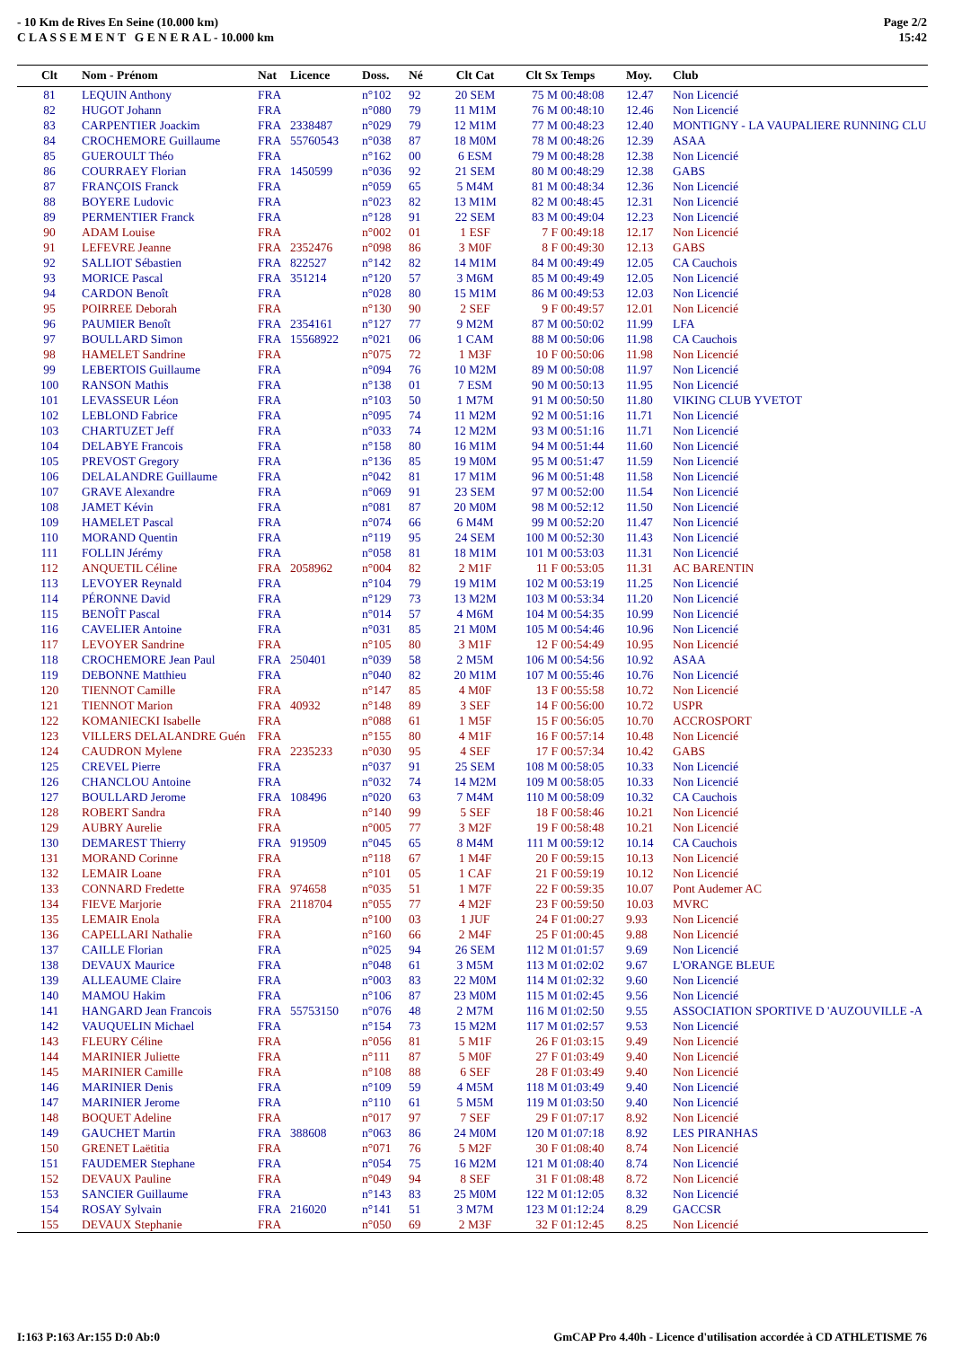- 10 Km de Rives En Seine (10.000 km)
C L A S S E M E N T G E N E R A L - 10.000 km
Page 2/2
15:42
| Clt | Nom - Prénom | Nat | Licence | Doss. | Né | Clt Cat | Clt Sx | Temps | Moy. | Club |
| --- | --- | --- | --- | --- | --- | --- | --- | --- | --- | --- |
| 81 | LEQUIN Anthony | FRA | | n°102 | 92 | 20 SEM | 75 M | 00:48:08 | 12.47 | Non Licencié |
| 82 | HUGOT Johann | FRA | | n°080 | 79 | 11 M1M | 76 M | 00:48:10 | 12.46 | Non Licencié |
| 83 | CARPENTIER Joackim | FRA | 2338487 | n°029 | 79 | 12 M1M | 77 M | 00:48:23 | 12.40 | MONTIGNY - LA VAUPALIERE RUNNING CLU |
| 84 | CROCHEMORE Guillaume | FRA | 55760543 | n°038 | 87 | 18 M0M | 78 M | 00:48:26 | 12.39 | ASAA |
| 85 | GUEROULT Théo | FRA | | n°162 | 00 | 6 ESM | 79 M | 00:48:28 | 12.38 | Non Licencié |
| 86 | COURRAEY Florian | FRA | 1450599 | n°036 | 92 | 21 SEM | 80 M | 00:48:29 | 12.38 | GABS |
| 87 | FRANÇOIS Franck | FRA | | n°059 | 65 | 5 M4M | 81 M | 00:48:34 | 12.36 | Non Licencié |
| 88 | BOYERE Ludovic | FRA | | n°023 | 82 | 13 M1M | 82 M | 00:48:45 | 12.31 | Non Licencié |
| 89 | PERMENTIER Franck | FRA | | n°128 | 91 | 22 SEM | 83 M | 00:49:04 | 12.23 | Non Licencié |
| 90 | ADAM Louise | FRA | | n°002 | 01 | 1 ESF | 7 F | 00:49:18 | 12.17 | Non Licencié |
| 91 | LEFEVRE Jeanne | FRA | 2352476 | n°098 | 86 | 3 M0F | 8 F | 00:49:30 | 12.13 | GABS |
| 92 | SALLIOT Sébastien | FRA | 822527 | n°142 | 82 | 14 M1M | 84 M | 00:49:49 | 12.05 | CA Cauchois |
| 93 | MORICE Pascal | FRA | 351214 | n°120 | 57 | 3 M6M | 85 M | 00:49:49 | 12.05 | Non Licencié |
| 94 | CARDON Benoît | FRA | | n°028 | 80 | 15 M1M | 86 M | 00:49:53 | 12.03 | Non Licencié |
| 95 | POIRREE Deborah | FRA | | n°130 | 90 | 2 SEF | 9 F | 00:49:57 | 12.01 | Non Licencié |
| 96 | PAUMIER Benoît | FRA | 2354161 | n°127 | 77 | 9 M2M | 87 M | 00:50:02 | 11.99 | LFA |
| 97 | BOULLARD Simon | FRA | 15568922 | n°021 | 06 | 1 CAM | 88 M | 00:50:06 | 11.98 | CA Cauchois |
| 98 | HAMELET Sandrine | FRA | | n°075 | 72 | 1 M3F | 10 F | 00:50:06 | 11.98 | Non Licencié |
| 99 | LEBERTOIS Guillaume | FRA | | n°094 | 76 | 10 M2M | 89 M | 00:50:08 | 11.97 | Non Licencié |
| 100 | RANSON Mathis | FRA | | n°138 | 01 | 7 ESM | 90 M | 00:50:13 | 11.95 | Non Licencié |
| 101 | LEVASSEUR Léon | FRA | | n°103 | 50 | 1 M7M | 91 M | 00:50:50 | 11.80 | VIKING CLUB YVETOT |
| 102 | LEBLOND Fabrice | FRA | | n°095 | 74 | 11 M2M | 92 M | 00:51:16 | 11.71 | Non Licencié |
| 103 | CHARTUZET Jeff | FRA | | n°033 | 74 | 12 M2M | 93 M | 00:51:16 | 11.71 | Non Licencié |
| 104 | DELABYE Francois | FRA | | n°158 | 80 | 16 M1M | 94 M | 00:51:44 | 11.60 | Non Licencié |
| 105 | PREVOST Gregory | FRA | | n°136 | 85 | 19 M0M | 95 M | 00:51:47 | 11.59 | Non Licencié |
| 106 | DELALANDRE Guillaume | FRA | | n°042 | 81 | 17 M1M | 96 M | 00:51:48 | 11.58 | Non Licencié |
| 107 | GRAVE Alexandre | FRA | | n°069 | 91 | 23 SEM | 97 M | 00:52:00 | 11.54 | Non Licencié |
| 108 | JAMET Kévin | FRA | | n°081 | 87 | 20 M0M | 98 M | 00:52:12 | 11.50 | Non Licencié |
| 109 | HAMELET Pascal | FRA | | n°074 | 66 | 6 M4M | 99 M | 00:52:20 | 11.47 | Non Licencié |
| 110 | MORAND Quentin | FRA | | n°119 | 95 | 24 SEM | 100 M | 00:52:30 | 11.43 | Non Licencié |
| 111 | FOLLIN Jérémy | FRA | | n°058 | 81 | 18 M1M | 101 M | 00:53:03 | 11.31 | Non Licencié |
| 112 | ANQUETIL Céline | FRA | 2058962 | n°004 | 82 | 2 M1F | 11 F | 00:53:05 | 11.31 | AC BARENTIN |
| 113 | LEVOYER Reynald | FRA | | n°104 | 79 | 19 M1M | 102 M | 00:53:19 | 11.25 | Non Licencié |
| 114 | PÉRONNE David | FRA | | n°129 | 73 | 13 M2M | 103 M | 00:53:34 | 11.20 | Non Licencié |
| 115 | BENOÎT Pascal | FRA | | n°014 | 57 | 4 M6M | 104 M | 00:54:35 | 10.99 | Non Licencié |
| 116 | CAVELIER Antoine | FRA | | n°031 | 85 | 21 M0M | 105 M | 00:54:46 | 10.96 | Non Licencié |
| 117 | LEVOYER Sandrine | FRA | | n°105 | 80 | 3 M1F | 12 F | 00:54:49 | 10.95 | Non Licencié |
| 118 | CROCHEMORE Jean Paul | FRA | 250401 | n°039 | 58 | 2 M5M | 106 M | 00:54:56 | 10.92 | ASAA |
| 119 | DEBONNE Matthieu | FRA | | n°040 | 82 | 20 M1M | 107 M | 00:55:46 | 10.76 | Non Licencié |
| 120 | TIENNOT Camille | FRA | | n°147 | 85 | 4 M0F | 13 F | 00:55:58 | 10.72 | Non Licencié |
| 121 | TIENNOT Marion | FRA | 40932 | n°148 | 89 | 3 SEF | 14 F | 00:56:00 | 10.72 | USPR |
| 122 | KOMANIECKI Isabelle | FRA | | n°088 | 61 | 1 M5F | 15 F | 00:56:05 | 10.70 | ACCROSPORT |
| 123 | VILLERS DELALANDRE Guén | FRA | | n°155 | 80 | 4 M1F | 16 F | 00:57:14 | 10.48 | Non Licencié |
| 124 | CAUDRON Mylene | FRA | 2235233 | n°030 | 95 | 4 SEF | 17 F | 00:57:34 | 10.42 | GABS |
| 125 | CREVEL Pierre | FRA | | n°037 | 91 | 25 SEM | 108 M | 00:58:05 | 10.33 | Non Licencié |
| 126 | CHANCLOU Antoine | FRA | | n°032 | 74 | 14 M2M | 109 M | 00:58:05 | 10.33 | Non Licencié |
| 127 | BOULLARD Jerome | FRA | 108496 | n°020 | 63 | 7 M4M | 110 M | 00:58:09 | 10.32 | CA Cauchois |
| 128 | ROBERT Sandra | FRA | | n°140 | 99 | 5 SEF | 18 F | 00:58:46 | 10.21 | Non Licencié |
| 129 | AUBRY Aurelie | FRA | | n°005 | 77 | 3 M2F | 19 F | 00:58:48 | 10.21 | Non Licencié |
| 130 | DEMAREST Thierry | FRA | 919509 | n°045 | 65 | 8 M4M | 111 M | 00:59:12 | 10.14 | CA Cauchois |
| 131 | MORAND Corinne | FRA | | n°118 | 67 | 1 M4F | 20 F | 00:59:15 | 10.13 | Non Licencié |
| 132 | LEMAIR Loane | FRA | | n°101 | 05 | 1 CAF | 21 F | 00:59:19 | 10.12 | Non Licencié |
| 133 | CONNARD Fredette | FRA | 974658 | n°035 | 51 | 1 M7F | 22 F | 00:59:35 | 10.07 | Pont Audemer AC |
| 134 | FIEVE Marjorie | FRA | 2118704 | n°055 | 77 | 4 M2F | 23 F | 00:59:50 | 10.03 | MVRC |
| 135 | LEMAIR Enola | FRA | | n°100 | 03 | 1 JUF | 24 F | 01:00:27 | 9.93 | Non Licencié |
| 136 | CAPELLARI Nathalie | FRA | | n°160 | 66 | 2 M4F | 25 F | 01:00:45 | 9.88 | Non Licencié |
| 137 | CAILLE Florian | FRA | | n°025 | 94 | 26 SEM | 112 M | 01:01:57 | 9.69 | Non Licencié |
| 138 | DEVAUX Maurice | FRA | | n°048 | 61 | 3 M5M | 113 M | 01:02:02 | 9.67 | L'ORANGE BLEUE |
| 139 | ALLEAUME Claire | FRA | | n°003 | 83 | 22 M0M | 114 M | 01:02:32 | 9.60 | Non Licencié |
| 140 | MAMOU Hakim | FRA | | n°106 | 87 | 23 M0M | 115 M | 01:02:45 | 9.56 | Non Licencié |
| 141 | HANGARD Jean Francois | FRA | 55753150 | n°076 | 48 | 2 M7M | 116 M | 01:02:50 | 9.55 | ASSOCIATION SPORTIVE D 'AUZOUVILLE -A |
| 142 | VAUQUELIN Michael | FRA | | n°154 | 73 | 15 M2M | 117 M | 01:02:57 | 9.53 | Non Licencié |
| 143 | FLEURY Céline | FRA | | n°056 | 81 | 5 M1F | 26 F | 01:03:15 | 9.49 | Non Licencié |
| 144 | MARINIER Juliette | FRA | | n°111 | 87 | 5 M0F | 27 F | 01:03:49 | 9.40 | Non Licencié |
| 145 | MARINIER Camille | FRA | | n°108 | 88 | 6 SEF | 28 F | 01:03:49 | 9.40 | Non Licencié |
| 146 | MARINIER Denis | FRA | | n°109 | 59 | 4 M5M | 118 M | 01:03:49 | 9.40 | Non Licencié |
| 147 | MARINIER Jerome | FRA | | n°110 | 61 | 5 M5M | 119 M | 01:03:50 | 9.40 | Non Licencié |
| 148 | BOQUET Adeline | FRA | | n°017 | 97 | 7 SEF | 29 F | 01:07:17 | 8.92 | Non Licencié |
| 149 | GAUCHET Martin | FRA | 388608 | n°063 | 86 | 24 M0M | 120 M | 01:07:18 | 8.92 | LES PIRANHAS |
| 150 | GRENET Laëtitia | FRA | | n°071 | 76 | 5 M2F | 30 F | 01:08:40 | 8.74 | Non Licencié |
| 151 | FAUDEMER Stephane | FRA | | n°054 | 75 | 16 M2M | 121 M | 01:08:40 | 8.74 | Non Licencié |
| 152 | DEVAUX Pauline | FRA | | n°049 | 94 | 8 SEF | 31 F | 01:08:48 | 8.72 | Non Licencié |
| 153 | SANCIER Guillaume | FRA | | n°143 | 83 | 25 M0M | 122 M | 01:12:05 | 8.32 | Non Licencié |
| 154 | ROSAY Sylvain | FRA | 216020 | n°141 | 51 | 3 M7M | 123 M | 01:12:24 | 8.29 | GACCSR |
| 155 | DEVAUX Stephanie | FRA | | n°050 | 69 | 2 M3F | 32 F | 01:12:45 | 8.25 | Non Licencié |
I:163 P:163 Ar:155 D:0 Ab:0 GmCAP Pro 4.40h - Licence d'utilisation accordée à CD ATHLETISME 76